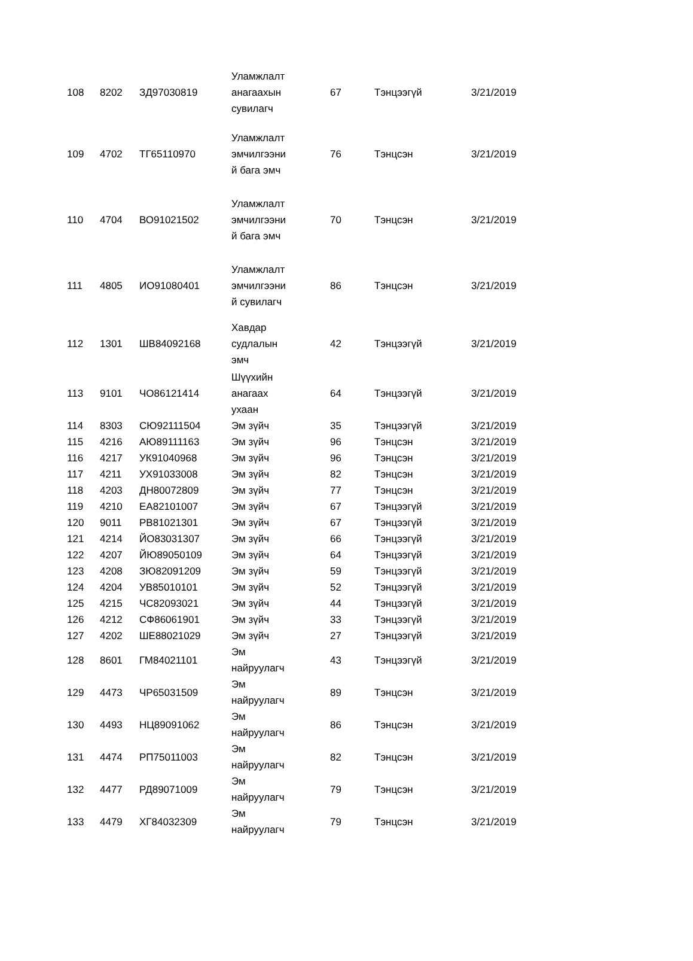| 108 | 8202 | ЗД97030819 | Уламжлалт анагаахын сувилагч | 67 | Тэнцээгүй | 3/21/2019 |
| 109 | 4702 | ТГ65110970 | Уламжлалт эмчилгээни й бага эмч | 76 | Тэнцсэн | 3/21/2019 |
| 110 | 4704 | ВО91021502 | Уламжлалт эмчилгээни й бага эмч | 70 | Тэнцсэн | 3/21/2019 |
| 111 | 4805 | ИО91080401 | Уламжлалт эмчилгээни й сувилагч | 86 | Тэнцсэн | 3/21/2019 |
| 112 | 1301 | ШВ84092168 | Хавдар судлалын эмч | 42 | Тэнцээгүй | 3/21/2019 |
| 113 | 9101 | ЧО86121414 | Шүүхийн анагаах ухаан | 64 | Тэнцээгүй | 3/21/2019 |
| 114 | 8303 | СЮ92111504 | Эм зүйч | 35 | Тэнцээгүй | 3/21/2019 |
| 115 | 4216 | АЮ89111163 | Эм зүйч | 96 | Тэнцсэн | 3/21/2019 |
| 116 | 4217 | УК91040968 | Эм зүйч | 96 | Тэнцсэн | 3/21/2019 |
| 117 | 4211 | УХ91033008 | Эм зүйч | 82 | Тэнцсэн | 3/21/2019 |
| 118 | 4203 | ДН80072809 | Эм зүйч | 77 | Тэнцсэн | 3/21/2019 |
| 119 | 4210 | ЕА82101007 | Эм зүйч | 67 | Тэнцээгүй | 3/21/2019 |
| 120 | 9011 | РВ81021301 | Эм зүйч | 67 | Тэнцээгүй | 3/21/2019 |
| 121 | 4214 | ЙО83031307 | Эм зүйч | 66 | Тэнцээгүй | 3/21/2019 |
| 122 | 4207 | ЙЮ89050109 | Эм зүйч | 64 | Тэнцээгүй | 3/21/2019 |
| 123 | 4208 | ЗЮ82091209 | Эм зүйч | 59 | Тэнцээгүй | 3/21/2019 |
| 124 | 4204 | УВ85010101 | Эм зүйч | 52 | Тэнцээгүй | 3/21/2019 |
| 125 | 4215 | ЧС82093021 | Эм зүйч | 44 | Тэнцээгүй | 3/21/2019 |
| 126 | 4212 | СФ86061901 | Эм зүйч | 33 | Тэнцээгүй | 3/21/2019 |
| 127 | 4202 | ШЕ88021029 | Эм зүйч | 27 | Тэнцээгүй | 3/21/2019 |
| 128 | 8601 | ГМ84021101 | Эм найруулагч | 43 | Тэнцээгүй | 3/21/2019 |
| 129 | 4473 | ЧР65031509 | Эм найруулагч | 89 | Тэнцсэн | 3/21/2019 |
| 130 | 4493 | НЦ89091062 | Эм найруулагч | 86 | Тэнцсэн | 3/21/2019 |
| 131 | 4474 | РП75011003 | Эм найруулагч | 82 | Тэнцсэн | 3/21/2019 |
| 132 | 4477 | РД89071009 | Эм найруулагч | 79 | Тэнцсэн | 3/21/2019 |
| 133 | 4479 | ХГ84032309 | Эм найруулагч | 79 | Тэнцсэн | 3/21/2019 |